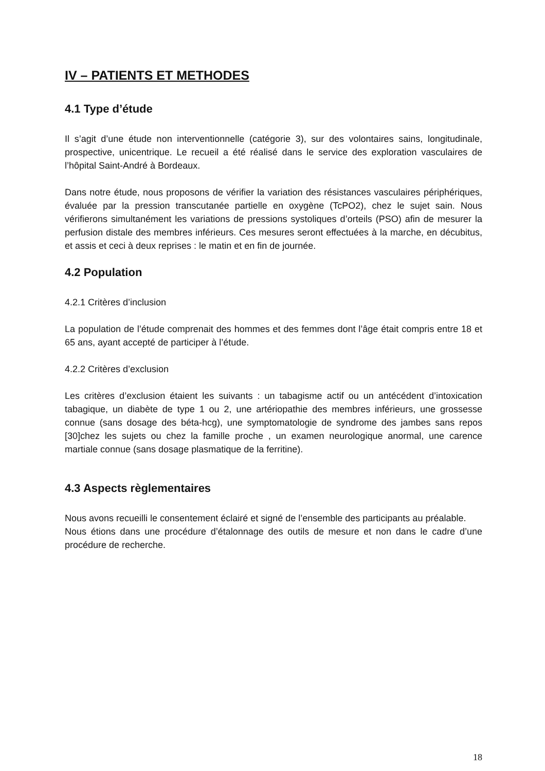IV – PATIENTS ET METHODES
4.1 Type d’étude
Il s’agit d’une étude non interventionnelle (catégorie 3), sur des volontaires sains, longitudinale, prospective, unicentrique. Le recueil a été réalisé dans le service des exploration vasculaires de l’hôpital Saint-André à Bordeaux.
Dans notre étude, nous proposons de vérifier la variation des résistances vasculaires périphériques, évaluée par la pression transcutanée partielle en oxygène (TcPO2), chez le sujet sain. Nous vérifierons simultanément les variations de pressions systoliques d’orteils (PSO) afin de mesurer la perfusion distale des membres inférieurs. Ces mesures seront effectuées à la marche, en décubitus, et assis et ceci à deux reprises : le matin et en fin de journée.
4.2 Population
4.2.1 Critères d’inclusion
La population de l’étude comprenait des hommes et des femmes dont l’âge était compris entre 18 et 65 ans, ayant accepté de participer à l’étude.
4.2.2 Critères d’exclusion
Les critères d’exclusion étaient les suivants : un tabagisme actif ou un antécédent d’intoxication tabagique, un diabète de type 1 ou 2, une artériopathie des membres inférieurs, une grossesse connue (sans dosage des béta-hcg), une symptomatologie de syndrome des jambes sans repos [30]chez les sujets ou chez la famille proche , un examen neurologique anormal, une carence martiale connue (sans dosage plasmatique de la ferritine).
4.3 Aspects règlementaires
Nous avons recueilli le consentement éclairé et signé de l’ensemble des participants au préalable.
Nous étions dans une procédure d’étalonnage des outils de mesure et non dans le cadre d’une procédure de recherche.
18